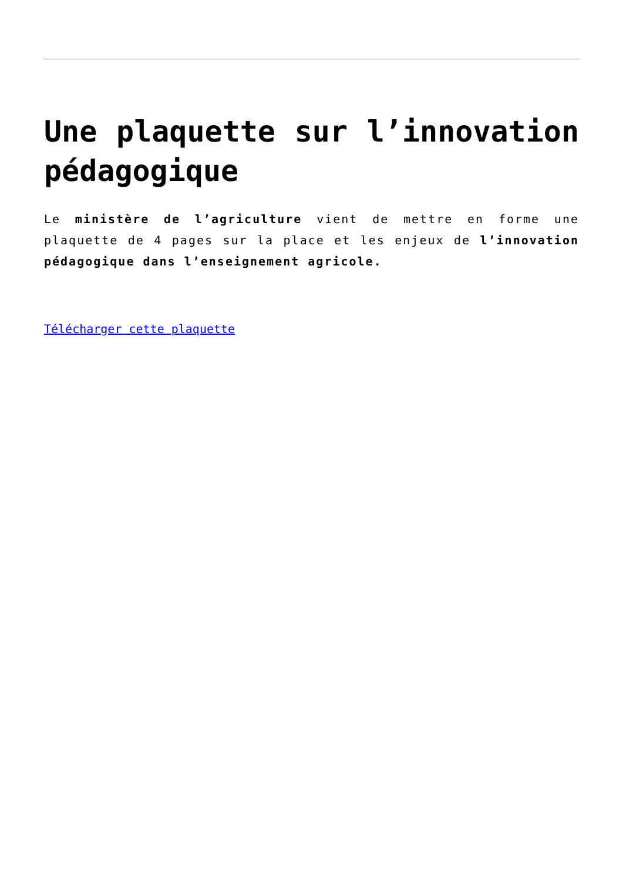Une plaquette sur l’innovation pédagogique
Le ministère de l’agriculture vient de mettre en forme une plaquette de 4 pages sur la place et les enjeux de l’innovation pédagogique dans l’enseignement agricole.
Télécharger cette plaquette